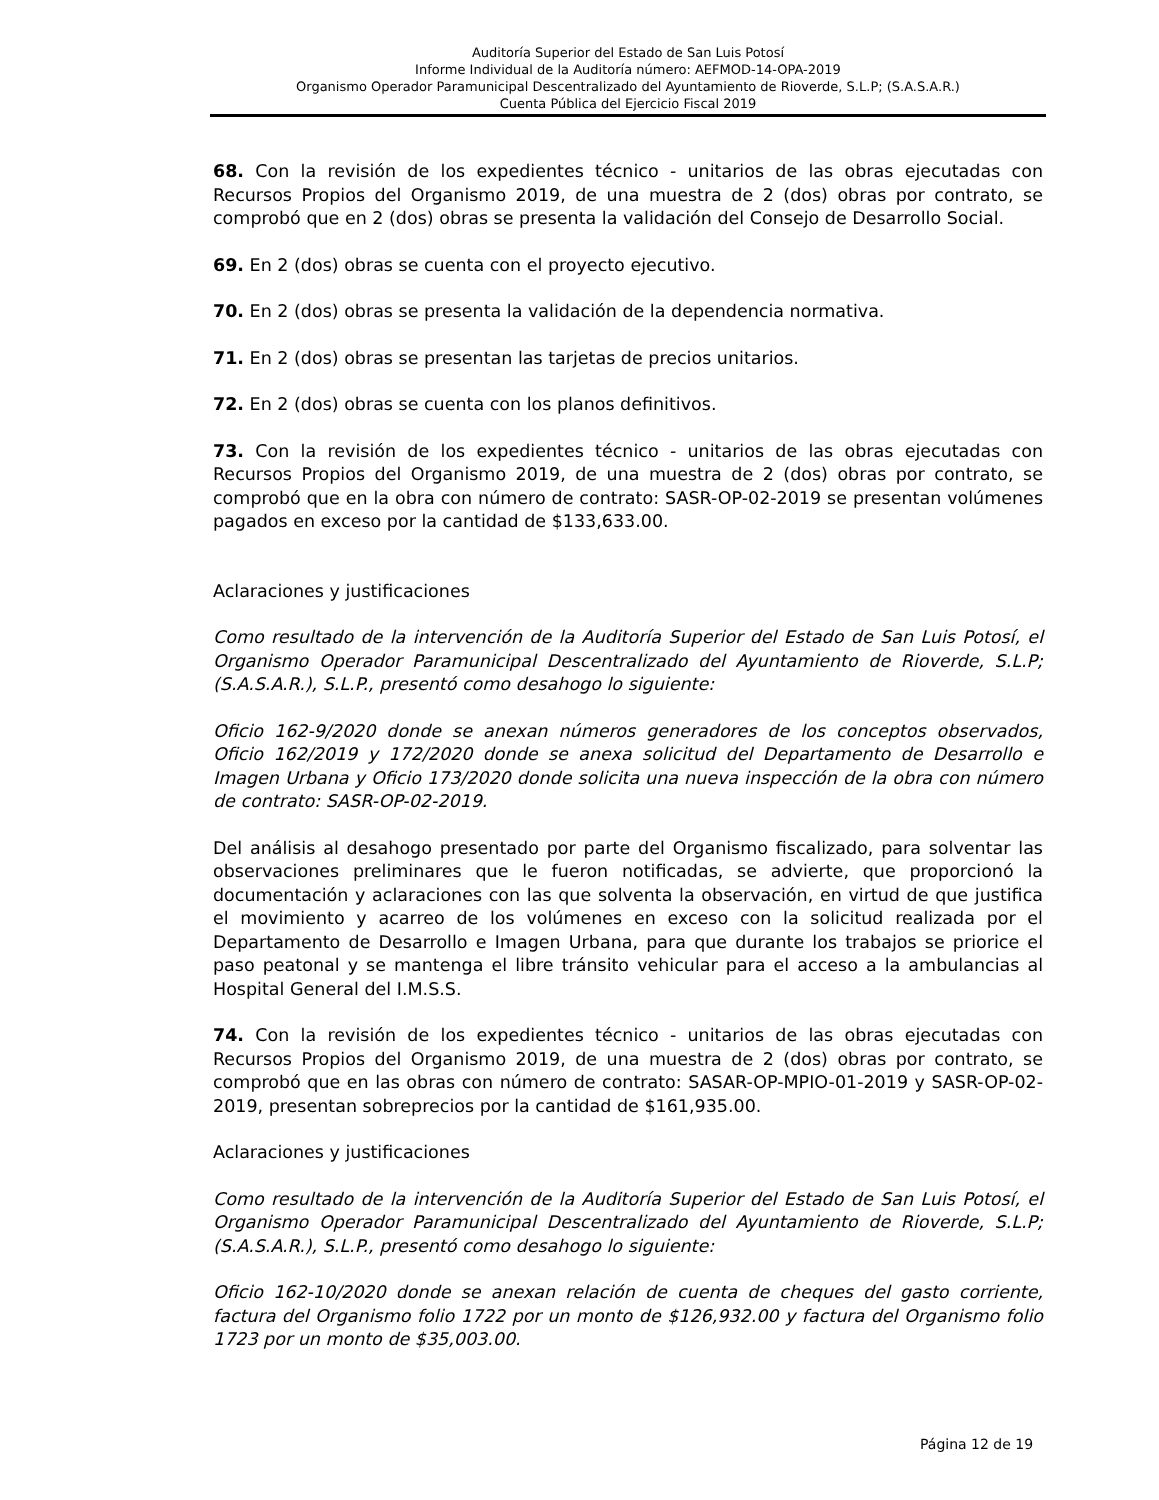Auditoría Superior del Estado de San Luis Potosí
Informe Individual de la Auditoría número: AEFMOD-14-OPA-2019
Organismo Operador Paramunicipal Descentralizado del Ayuntamiento de Rioverde, S.L.P; (S.A.S.A.R.)
Cuenta Pública del Ejercicio Fiscal 2019
68. Con la revisión de los expedientes técnico - unitarios de las obras ejecutadas con Recursos Propios del Organismo 2019, de una muestra de 2 (dos) obras por contrato, se comprobó que en 2 (dos) obras se presenta la validación del Consejo de Desarrollo Social.
69. En 2 (dos) obras se cuenta con el proyecto ejecutivo.
70. En 2 (dos) obras se presenta la validación de la dependencia normativa.
71. En 2 (dos) obras se presentan las tarjetas de precios unitarios.
72. En 2 (dos) obras se cuenta con los planos definitivos.
73. Con la revisión de los expedientes técnico - unitarios de las obras ejecutadas con Recursos Propios del Organismo 2019, de una muestra de 2 (dos) obras por contrato, se comprobó que en la obra con número de contrato: SASR-OP-02-2019 se presentan volúmenes pagados en exceso por la cantidad de $133,633.00.
Aclaraciones y justificaciones
Como resultado de la intervención de la Auditoría Superior del Estado de San Luis Potosí, el Organismo Operador Paramunicipal Descentralizado del Ayuntamiento de Rioverde, S.L.P; (S.A.S.A.R.), S.L.P., presentó como desahogo lo siguiente:
Oficio 162-9/2020 donde se anexan números generadores de los conceptos observados, Oficio 162/2019 y 172/2020 donde se anexa solicitud del Departamento de Desarrollo e Imagen Urbana y Oficio 173/2020 donde solicita una nueva inspección de la obra con número de contrato: SASR-OP-02-2019.
Del análisis al desahogo presentado por parte del Organismo fiscalizado, para solventar las observaciones preliminares que le fueron notificadas, se advierte, que proporcionó la documentación y aclaraciones con las que solventa la observación, en virtud de que justifica el movimiento y acarreo de los volúmenes en exceso con la solicitud realizada por el Departamento de Desarrollo e Imagen Urbana, para que durante los trabajos se priorice el paso peatonal y se mantenga el libre tránsito vehicular para el acceso a la ambulancias al Hospital General del I.M.S.S.
74. Con la revisión de los expedientes técnico - unitarios de las obras ejecutadas con Recursos Propios del Organismo 2019, de una muestra de 2 (dos) obras por contrato, se comprobó que en las obras con número de contrato: SASAR-OP-MPIO-01-2019 y SASR-OP-02-2019, presentan sobreprecios por la cantidad de $161,935.00.
Aclaraciones y justificaciones
Como resultado de la intervención de la Auditoría Superior del Estado de San Luis Potosí, el Organismo Operador Paramunicipal Descentralizado del Ayuntamiento de Rioverde, S.L.P; (S.A.S.A.R.), S.L.P., presentó como desahogo lo siguiente:
Oficio 162-10/2020 donde se anexan relación de cuenta de cheques del gasto corriente, factura del Organismo folio 1722 por un monto de $126,932.00 y factura del Organismo folio 1723 por un monto de $35,003.00.
Página 12 de 19